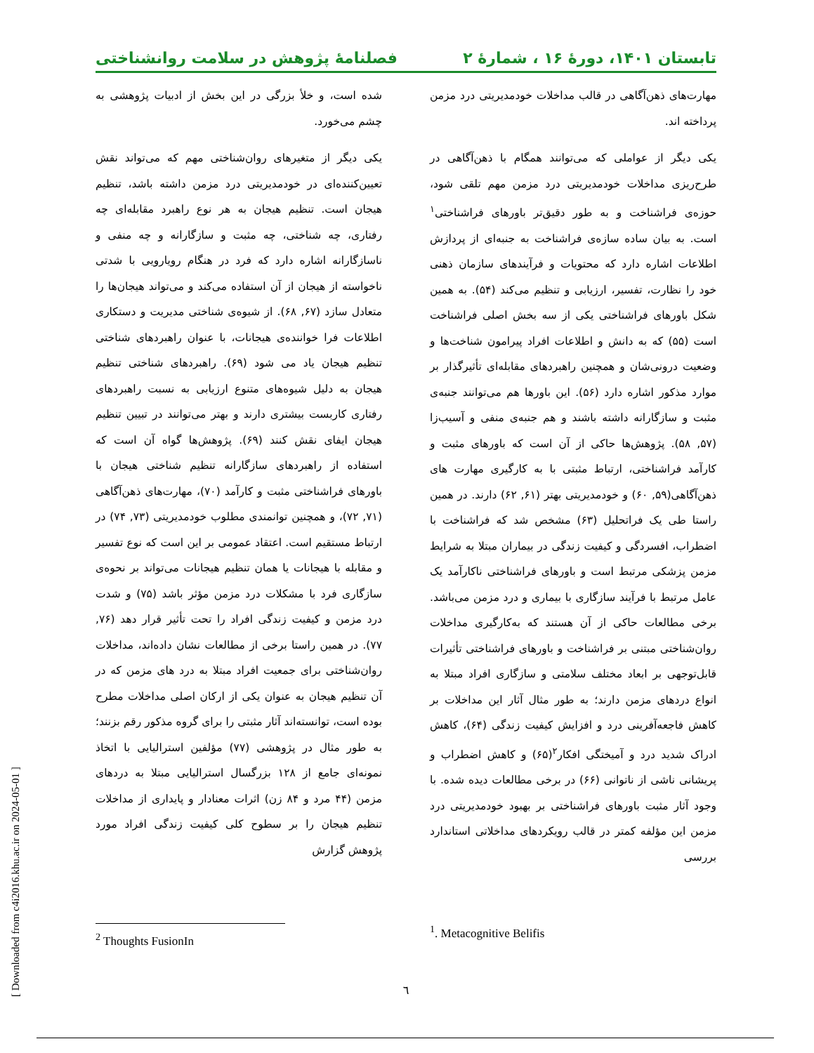تابستان ۱۴۰۱، دورهٔ ۱۶ ، شمارهٔ ۲
فصلنامهٔ پژوهش در سلامت روانشناختی
مهارت‌های ذهن‌آگاهی در قالب مداخلات خودمدیریتی درد مزمن پرداخته اند.
یکی دیگر از عواملی که می‌توانند همگام با ذهن‌آگاهی در طرح‌ریزی مداخلات خودمدیریتی درد مزمن مهم تلقی شود، حوزه‌ی فراشناخت و به طور دقیق‌تر باورهای فراشناختی<sup>۱</sup> است. به بیان ساده سازه‌ی فراشناخت به جنبه‌ای از پردازش اطلاعات اشاره دارد که محتویات و فرآیندهای سازمان ذهنی خود را نظارت، تفسیر، ارزیابی و تنظیم می‌کند (۵۴). به همین شکل باورهای فراشناختی یکی از سه بخش اصلی فراشناخت است (۵۵) که به دانش و اطلاعات افراد پیرامون شناخت‌ها و وضعیت درونی‌شان و همچنین راهبردهای مقابله‌ای تأثیرگذار بر موارد مذکور اشاره دارد (۵۶). این باورها هم می‌توانند جنبه‌ی مثبت و سازگارانه داشته باشند و هم جنبه‌ی منفی و آسیب‌زا (۵۷, ۵۸). پژوهش‌ها حاکی از آن است که باورهای مثبت و کارآمد فراشناختی، ارتباط مثبتی با به کارگیری مهارت های ذهن‌آگاهی(۵۹, ۶۰) و خودمدیریتی بهتر (۶۱, ۶۲) دارند. در همین راستا طی یک فراتحلیل (۶۳) مشخص شد که فراشناخت با اضطراب، افسردگی و کیفیت زندگی در بیماران مبتلا به شرایط مزمن پزشکی مرتبط است و باورهای فراشناختی ناکارآمد یک عامل مرتبط با فرآیند سازگاری با بیماری و درد مزمن می‌باشد. برخی مطالعات حاکی از آن هستند که به‌کارگیری مداخلات روان‌شناختی مبتنی بر فراشناخت و باورهای فراشناختی تأثیرات قابل‌توجهی بر ابعاد مختلف سلامتی و سازگاری افراد مبتلا به انواع دردهای مزمن دارند؛ به طور مثال آثار این مداخلات بر کاهش فاجعه‌آفرینی درد و افزایش کیفیت زندگی (۶۴)، کاهش ادراک شدید درد و آمیختگی افکار<sup>۲</sup>(۶۵) و کاهش اضطراب و پریشانی ناشی از ناتوانی (۶۶) در برخی مطالعات دیده شده. با وجود آثار مثبت باورهای فراشناختی بر بهبود خودمدیریتی درد مزمن این مؤلفه کمتر در قالب رویکردهای مداخلاتی استاندارد بررسی
شده است، و خلأ بزرگی در این بخش از ادبیات پژوهشی به چشم می‌خورد.
یکی دیگر از متغیرهای روان‌شناختی مهم که می‌تواند نقش تعیین‌کننده‌ای در خودمدیریتی درد مزمن داشته باشد، تنظیم هیجان است. تنظیم هیجان به هر نوع راهبرد مقابله‌ای چه رفتاری، چه شناختی، چه مثبت و سازگارانه و چه منفی و ناسازگارانه اشاره دارد که فرد در هنگام رویارویی با شدتی ناخواسته از هیجان از آن استفاده می‌کند و می‌تواند هیجان‌ها را متعادل سازد (۶۷, ۶۸). از شیوه‌ی شناختی مدیریت و دستکاری اطلاعات فرا خواننده‌ی هیجانات، با عنوان راهبردهای شناختی تنظیم هیجان یاد می شود (۶۹). راهبردهای شناختی تنظیم هیجان به دلیل شیوه‌های متنوع ارزیابی به نسبت راهبردهای رفتاری کاربست بیشتری دارند و بهتر می‌توانند در تبیین تنظیم هیجان ایفای نقش کنند (۶۹). پژوهش‌ها گواه آن است که استفاده از راهبردهای سازگارانه تنظیم شناختی هیجان با باورهای فراشناختی مثبت و کارآمد (۷۰)، مهارت‌های ذهن‌آگاهی (۷۱, ۷۲)، و همچنین توانمندی مطلوب خودمدیریتی (۷۳, ۷۴) در ارتباط مستقیم است. اعتقاد عمومی بر این است که نوع تفسیر و مقابله با هیجانات یا همان تنظیم هیجانات می‌تواند بر نحوه‌ی سازگاری فرد با مشکلات درد مزمن مؤثر باشد (۷۵) و شدت درد مزمن و کیفیت زندگی افراد را تحت تأثیر قرار دهد (۷۶, ۷۷). در همین راستا برخی از مطالعات نشان داده‌اند، مداخلات روان‌شناختی برای جمعیت افراد مبتلا به درد های مزمن که در آن تنظیم هیجان به عنوان یکی از ارکان اصلی مداخلات مطرح بوده است، توانسته‌اند آثار مثبتی را برای گروه مذکور رقم بزنند؛ به طور مثال در پژوهشی (۷۷) مؤلفین استرالیایی با اتخاذ نمونه‌ای جامع از ۱۲۸ بزرگسال استرالیایی مبتلا به دردهای مزمن (۴۴ مرد و ۸۴ زن) اثرات معنادار و پایداری از مداخلات تنظیم هیجان را بر سطوح کلی کیفیت زندگی افراد مورد پژوهش گزارش
<sup>1</sup>. Metacognitive Belifis
<sup>2</sup> Thoughts FusionIn
٦
[ Downloaded from c4i2016.khu.ac.ir on 2024-05-01 ]